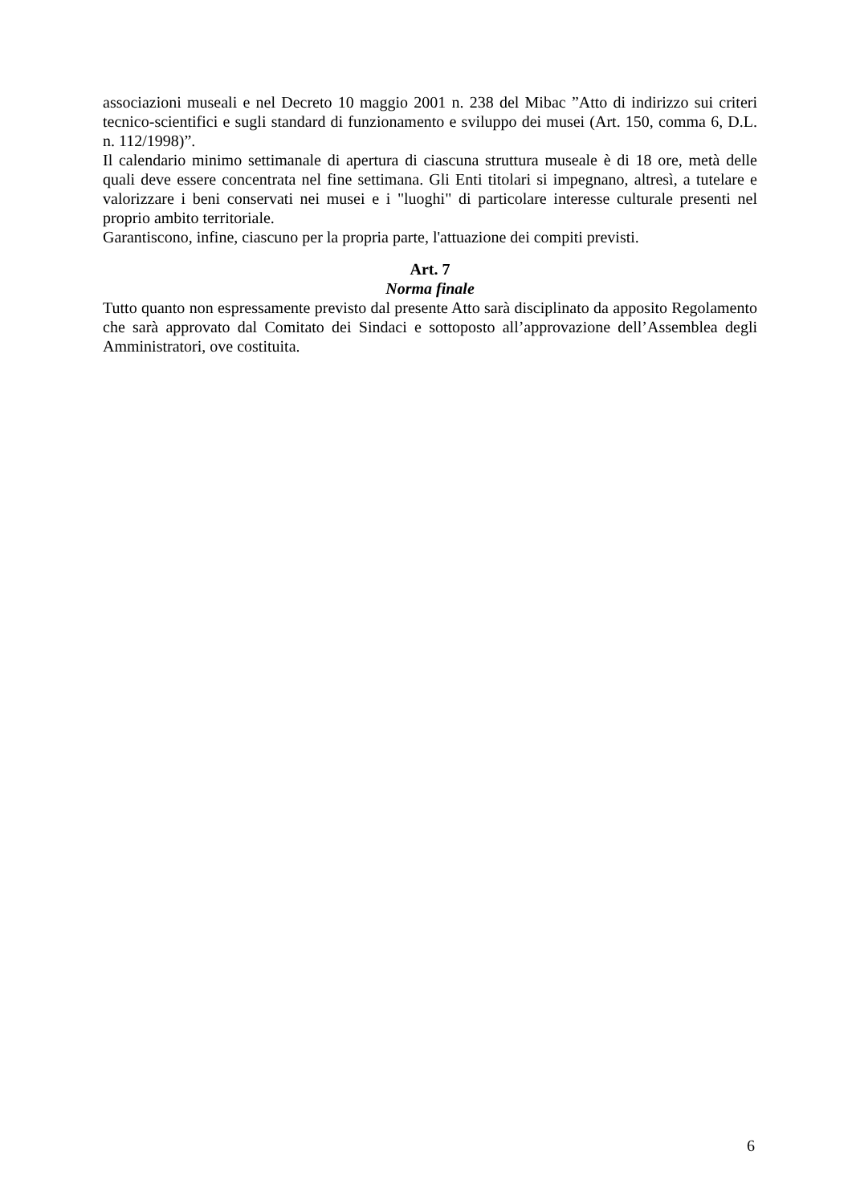associazioni museali e nel Decreto 10 maggio 2001 n. 238 del Mibac ”Atto di indirizzo sui criteri tecnico-scientifici e sugli standard di funzionamento e sviluppo dei musei (Art. 150, comma 6, D.L. n. 112/1998)”.
Il calendario minimo settimanale di apertura di ciascuna struttura museale è di 18 ore, metà delle quali deve essere concentrata nel fine settimana. Gli Enti titolari si impegnano, altresì, a tutelare e valorizzare i beni conservati nei musei e i "luoghi" di particolare interesse culturale presenti nel proprio ambito territoriale.
Garantiscono, infine, ciascuno per la propria parte, l'attuazione dei compiti previsti.
Art. 7
Norma finale
Tutto quanto non espressamente previsto dal presente Atto sarà disciplinato da apposito Regolamento che sarà approvato dal Comitato dei Sindaci e sottoposto all’approvazione dell’Assemblea degli Amministratori, ove costituita.
6